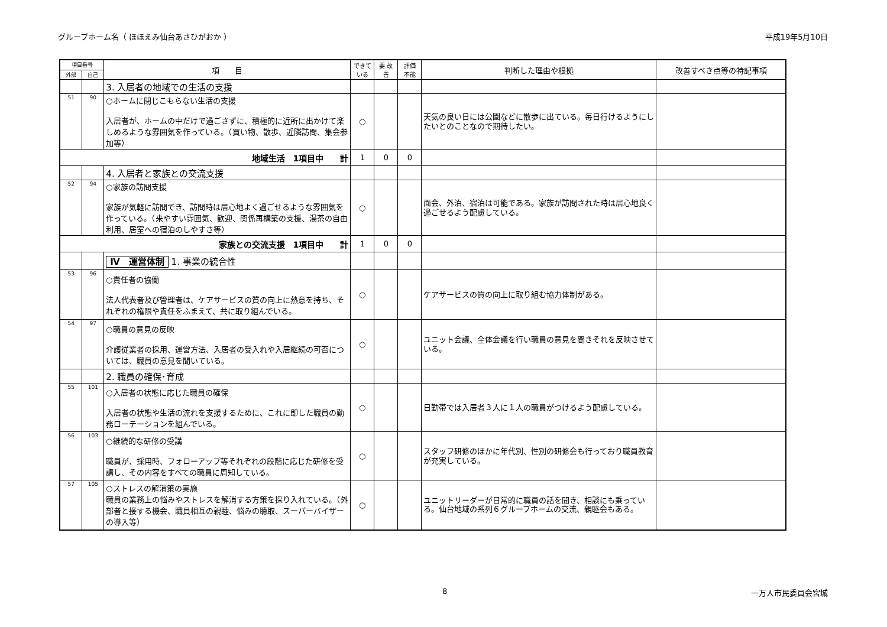グループホーム名（ ほほえみ仙台あさひがおか ） 平成19年5月10日
| 項目番号 | | 項 目 | できて いる | 要 改善 | 評価 不能 | 判断した理由や根拠 | 改善すべき点等の特記事項 |
| --- | --- | --- | --- | --- | --- | --- | --- |
| 外部 | 自己 | | | | | | |
| | | 3. 入居者の地域での生活の支援 | | | | | |
| 51 | 90 | ○ホームに閉じこもらない生活の支援 入居者が、ホームの中だけで過ごさずに、積極的に近所に出かけて楽しめるような雰囲気を作っている。（買い物、散歩、近隣訪問、集会参加等） | ○ | | | 天気の良い日には公園などに散歩に出ている。毎日行けるようにしたいとのことなので期待したい。 | |
| 地域生活 1項目中 計 | | | 1 | 0 | 0 | | |
| | | 4. 入居者と家族との交流支援 | | | | | |
| 52 | 94 | ○家族の訪問支援 家族が気軽に訪問でき、訪問時は居心地よく過ごせるような雰囲気を作っている。（来やすい雰囲気、歓迎、関係再構築の支援、湯茶の自由利用、居室への宿泊のしやすさ等） | ○ | | | 面会、外泊、宿泊は可能である。家族が訪問された時は居心地良く過ごせるよう配慮している。 | |
| 家族との交流支援 1項目中 計 | | | 1 | 0 | 0 | | |
| | | Ⅳ 運営体制 1. 事業の統合性 | | | | | |
| 53 | 96 | ○責任者の協働 法人代表者及び管理者は、ケアサービスの質の向上に熱意を持ち、それぞれの権限や責任をふまえて、共に取り組んでいる。 | ○ | | | ケアサービスの質の向上に取り組む協力体制がある。 | |
| 54 | 97 | ○職員の意見の反映 介護従業者の採用、運営方法、入居者の受入れや入居継続の可否については、職員の意見を聞いている。 | ○ | | | ユニット会議、全体会議を行い職員の意見を聞きそれを反映させている。 | |
| | | 2. 職員の確保･育成 | | | | | |
| 55 | 101 | ○入居者の状態に応じた職員の確保 入居者の状態や生活の流れを支援するために、これに即した職員の勤務ローテーションを組んでいる。 | ○ | | | 日勤帯では入居者３人に１人の職員がつけるよう配慮している。 | |
| 56 | 103 | ○継続的な研修の受講 職員が、採用時、フォローアップ等それぞれの段階に応じた研修を受講し、その内容をすべての職員に周知している。 | ○ | | | スタッフ研修のほかに年代別、性別の研修会も行っており職員教育が充実している。 | |
| 57 | 105 | ○ストレスの解消策の実施 職員の業務上の悩みやストレスを解消する方策を採り入れている。（外部者と接する機会、職員相互の親睦、悩みの聴取、スーパーバイザーの導入等） | ○ | | | ユニットリーダーが日常的に職員の話を聞き、相談にも乗っている。仙台地域の系列６グループホームの交流、親睦会もある。 | |
8 一万人市民委員会宮城